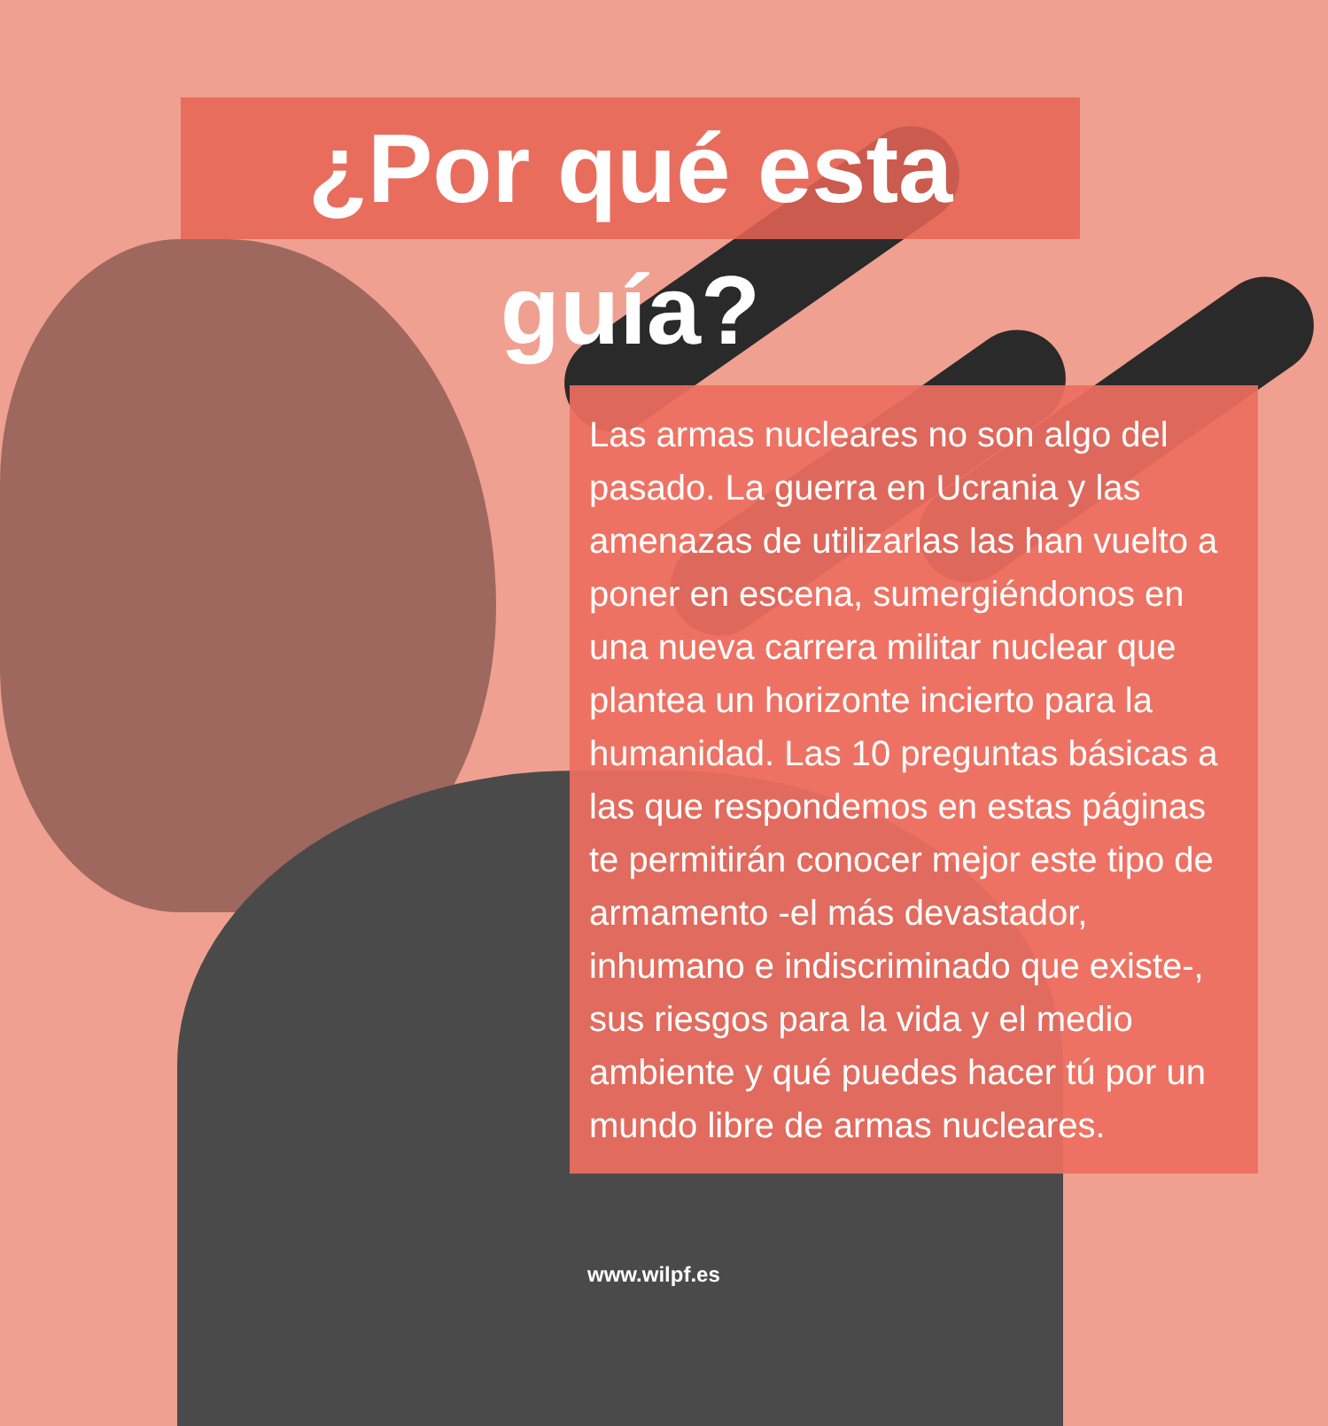¿Por qué esta guía?
Las armas nucleares no son algo del pasado. La guerra en Ucrania y las amenazas de utilizarlas las han vuelto a poner en escena, sumergiéndonos en una nueva carrera militar nuclear que plantea un horizonte incierto para la humanidad. Las 10 preguntas básicas a las que respondemos en estas páginas te permitirán conocer mejor este tipo de armamento -el más devastador, inhumano e indiscriminado que existe-, sus riesgos para la vida y el medio ambiente y qué puedes hacer tú por un mundo libre de armas nucleares.
www.wilpf.es